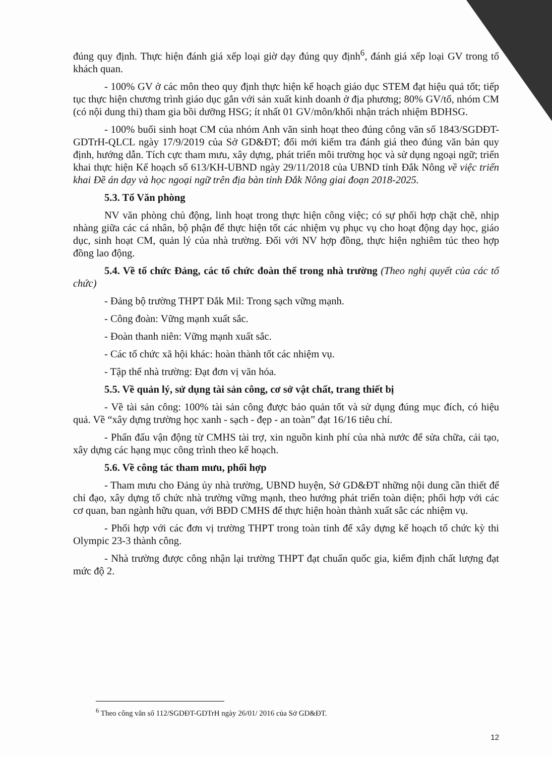đúng quy định. Thực hiện đánh giá xếp loại giờ dạy đúng quy định<sup>6</sup>, đánh giá xếp loại GV trong tổ khách quan.
- 100% GV ở các môn theo quy định thực hiện kế hoạch giáo dục STEM đạt hiệu quả tốt; tiếp tục thực hiện chương trình giáo dục gắn với sản xuất kinh doanh ở địa phương; 80% GV/tổ, nhóm CM (có nội dung thi) tham gia bồi dưỡng HSG; ít nhất 01 GV/môn/khối nhận trách nhiệm BDHSG.
- 100% buổi sinh hoạt CM của nhóm Anh văn sinh hoạt theo đúng công văn số 1843/SGDĐT-GDTrH-QLCL ngày 17/9/2019 của Sở GD&ĐT; đổi mới kiểm tra đánh giá theo đúng văn bản quy định, hướng dẫn. Tích cực tham mưu, xây dựng, phát triển môi trường học và sử dụng ngoại ngữ; triển khai thực hiện Kế hoạch số 613/KH-UBND ngày 29/11/2018 của UBND tỉnh Đắk Nông về việc triển khai Đề án dạy và học ngoại ngữ trên địa bàn tỉnh Đắk Nông giai đoạn 2018-2025.
5.3. Tổ Văn phòng
NV văn phòng chủ động, linh hoạt trong thực hiện công việc; có sự phối hợp chặt chẽ, nhịp nhàng giữa các cá nhân, bộ phận để thực hiện tốt các nhiệm vụ phục vụ cho hoạt động dạy học, giáo dục, sinh hoạt CM, quản lý của nhà trường. Đối với NV hợp đồng, thực hiện nghiêm túc theo hợp đồng lao động.
5.4. Về tổ chức Đảng, các tổ chức đoàn thể trong nhà trường (Theo nghị quyết của các tổ chức)
- Đảng bộ trường THPT Đắk Mil: Trong sạch vững mạnh.
- Công đoàn: Vững mạnh xuất sắc.
- Đoàn thanh niên: Vững mạnh xuất sắc.
- Các tổ chức xã hội khác: hoàn thành tốt các nhiệm vụ.
- Tập thể nhà trường: Đạt đơn vị văn hóa.
5.5. Về quản lý, sử dụng tài sản công, cơ sở vật chất, trang thiết bị
- Về tài sản công: 100% tài sản công được bảo quản tốt và sử dụng đúng mục đích, có hiệu quả. Về “xây dựng trường học xanh - sạch - đẹp - an toàn” đạt 16/16 tiêu chí.
- Phấn đấu vận động từ CMHS tài trợ, xin nguồn kinh phí của nhà nước để sửa chữa, cải tạo, xây dựng các hạng mục công trình theo kế hoạch.
5.6. Về công tác tham mưu, phối hợp
- Tham mưu cho Đảng ủy nhà trường, UBND huyện, Sở GD&ĐT những nội dung cần thiết để chỉ đạo, xây dựng tổ chức nhà trường vững mạnh, theo hướng phát triển toàn diện; phối hợp với các cơ quan, ban ngành hữu quan, với BĐD CMHS để thực hiện hoàn thành xuất sắc các nhiệm vụ.
- Phối hợp với các đơn vị trường THPT trong toàn tỉnh để xây dựng kế hoạch tổ chức kỳ thi Olympic 23-3 thành công.
- Nhà trường được công nhận lại trường THPT đạt chuẩn quốc gia, kiểm định chất lượng đạt mức độ 2.
<sup>6</sup> Theo công văn số 112/SGDĐT-GDTrH ngày 26/01/ 2016 của Sở GD&ĐT.
12